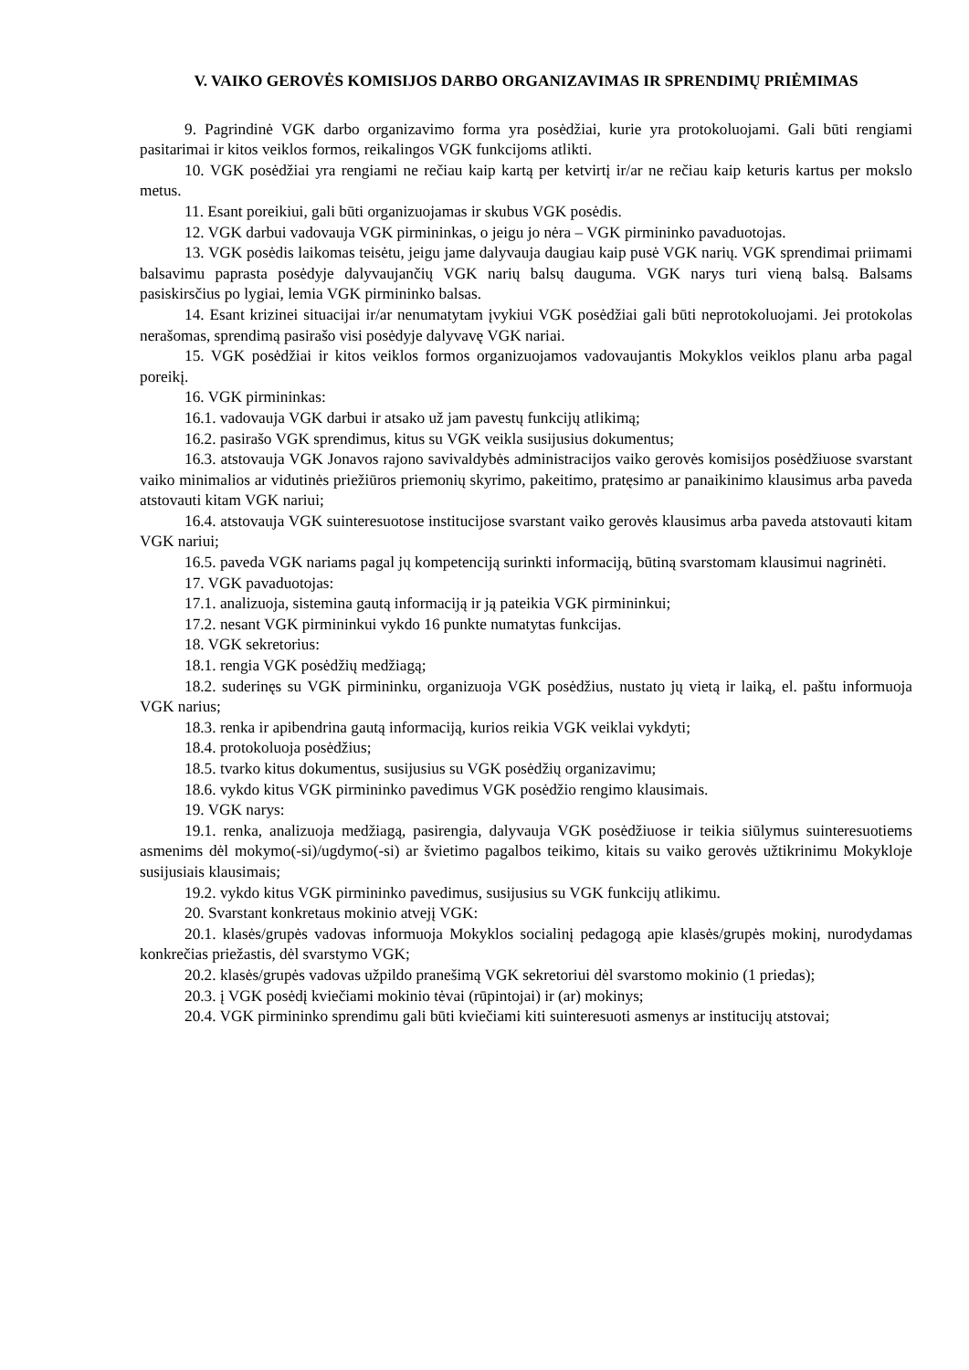V. VAIKO GEROVĖS KOMISIJOS DARBO ORGANIZAVIMAS IR SPRENDIMŲ PRIĖMIMAS
9. Pagrindinė VGK darbo organizavimo forma yra posėdžiai, kurie yra protokoluojami. Gali būti rengiami pasitarimai ir kitos veiklos formos, reikalingos VGK funkcijoms atlikti.
10. VGK posėdžiai yra rengiami ne rečiau kaip kartą per ketvirtį ir/ar ne rečiau kaip keturis kartus per mokslo metus.
11. Esant poreikiui, gali būti organizuojamas ir skubus VGK posėdis.
12. VGK darbui vadovauja VGK pirmininkas, o jeigu jo nėra – VGK pirmininko pavaduotojas.
13. VGK posėdis laikomas teisėtu, jeigu jame dalyvauja daugiau kaip pusė VGK narių. VGK sprendimai priimami balsavimu paprasta posėdyje dalyvaujančių VGK narių balsų dauguma. VGK narys turi vieną balsą. Balsams pasiskirsčius po lygiai, lemia VGK pirmininko balsas.
14. Esant krizinei situacijai ir/ar nenumatytam įvykiui VGK posėdžiai gali būti neprotokoluojami. Jei protokolas nerašomas, sprendimą pasirašo visi posėdyje dalyvavę VGK nariai.
15. VGK posėdžiai ir kitos veiklos formos organizuojamos vadovaujantis Mokyklos veiklos planu arba pagal poreikį.
16. VGK pirmininkas:
16.1. vadovauja VGK darbui ir atsako už jam pavestų funkcijų atlikimą;
16.2. pasirašo VGK sprendimus, kitus su VGK veikla susijusius dokumentus;
16.3. atstovauja VGK Jonavos rajono savivaldybės administracijos vaiko gerovės komisijos posėdžiuose svarstant vaiko minimalios ar vidutinės priežiūros priemonių skyrimo, pakeitimo, pratęsimo ar panaikinimo klausimus arba paveda atstovauti kitam VGK nariui;
16.4. atstovauja VGK suinteresuotose institucijose svarstant vaiko gerovės klausimus arba paveda atstovauti kitam VGK nariui;
16.5. paveda VGK nariams pagal jų kompetenciją surinkti informaciją, būtiną svarstomam klausimui nagrinėti.
17. VGK pavaduotojas:
17.1. analizuoja, sistemina gautą informaciją ir ją pateikia VGK pirmininkui;
17.2. nesant VGK pirmininkui vykdo 16 punkte numatytas funkcijas.
18. VGK sekretorius:
18.1. rengia VGK posėdžių medžiagą;
18.2. suderinęs su VGK pirmininku, organizuoja VGK posėdžius, nustato jų vietą ir laiką, el. paštu informuoja VGK narius;
18.3. renka ir apibendrina gautą informaciją, kurios reikia VGK veiklai vykdyti;
18.4. protokoluoja posėdžius;
18.5. tvarko kitus dokumentus, susijusius su VGK posėdžių organizavimu;
18.6. vykdo kitus VGK pirmininko pavedimus VGK posėdžio rengimo klausimais.
19. VGK narys:
19.1. renka, analizuoja medžiagą, pasirengia, dalyvauja VGK posėdžiuose ir teikia siūlymus suinteresuotiems asmenims dėl mokymo(-si)/ugdymo(-si) ar švietimo pagalbos teikimo, kitais su vaiko gerovės užtikrinimu Mokykloje susijusiais klausimais;
19.2. vykdo kitus VGK pirmininko pavedimus, susijusius su VGK funkcijų atlikimu.
20. Svarstant konkretaus mokinio atvejį VGK:
20.1. klasės/grupės vadovas informuoja Mokyklos socialinį pedagogą apie klasės/grupės mokinį, nurodydamas konkrečias priežastis, dėl svarstymo VGK;
20.2. klasės/grupės vadovas užpildo pranešimą VGK sekretoriui dėl svarstomo mokinio (1 priedas);
20.3. į VGK posėdį kviečiami mokinio tėvai (rūpintojai) ir (ar) mokinys;
20.4. VGK pirmininko sprendimu gali būti kviečiami kiti suinteresuoti asmenys ar institucijų atstovai;